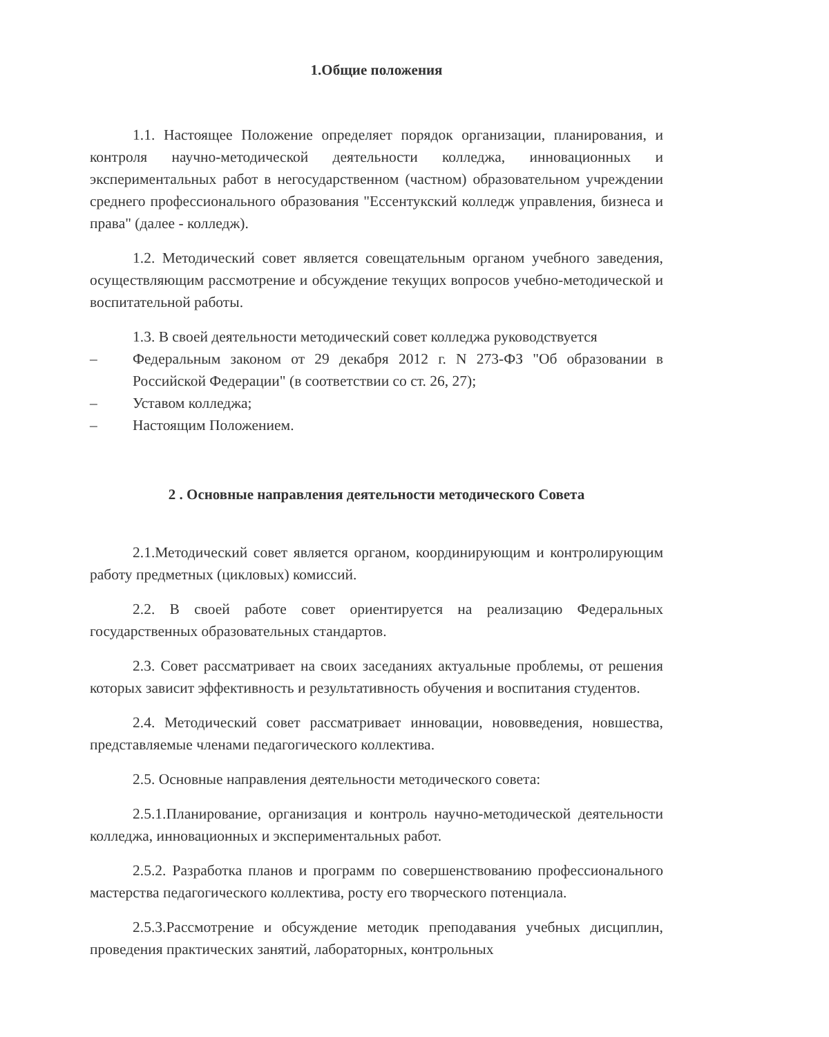1.Общие положения
1.1. Настоящее Положение определяет порядок организации, планирования, и контроля научно-методической деятельности колледжа, инновационных и экспериментальных работ в негосударственном (частном) образовательном учреждении среднего профессионального образования "Ессентукский колледж управления, бизнеса и права" (далее - колледж).
1.2. Методический совет является совещательным органом учебного заведения, осуществляющим рассмотрение и обсуждение текущих вопросов учебно-методической и воспитательной работы.
1.3. В своей деятельности методический совет колледжа руководствуется
– Федеральным законом от 29 декабря 2012 г. N 273-ФЗ "Об образовании в Российской Федерации" (в соответствии со ст. 26, 27);
– Уставом колледжа;
– Настоящим Положением.
2 . Основные направления деятельности методического Совета
2.1.Методический совет является органом, координирующим и контролирующим работу предметных (цикловых) комиссий.
2.2. В своей работе совет ориентируется на реализацию Федеральных государственных образовательных стандартов.
2.3. Совет рассматривает на своих заседаниях актуальные проблемы, от решения которых зависит эффективность и результативность обучения и воспитания студентов.
2.4. Методический совет рассматривает инновации, нововведения, новшества, представляемые членами педагогического коллектива.
2.5. Основные направления деятельности методического совета:
2.5.1.Планирование, организация и контроль научно-методической деятельности колледжа, инновационных и экспериментальных работ.
2.5.2. Разработка планов и программ по совершенствованию профессионального мастерства педагогического коллектива, росту его творческого потенциала.
2.5.3.Рассмотрение и обсуждение методик преподавания учебных дисциплин, проведения практических занятий, лабораторных, контрольных